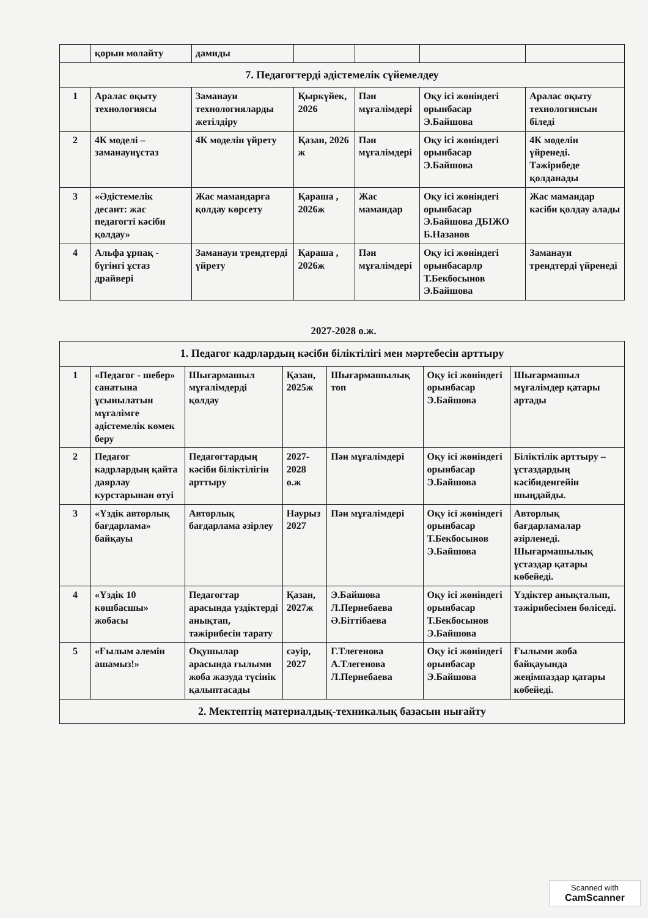| | қорын молайту | дамиды | | | | |
| 7. Педагогтерді әдістемелік сүйемелдеу | | | | | | |
| 1 | Аралас оқыту технологиясы | Заманауи технологияларды жетілдіру | Қыркүйек, 2026 | Пән мұғалімдері | Оқу ісі жөніндегі орынбасар Э.Байшова | Аралас оқыту технологиясын біледі |
| 2 | 4К моделі – заманауиұстаз | 4К моделін үйрету | Қазан, 2026 ж | Пән мұғалімдері | Оқу ісі жөніндегі орынбасар Э.Байшова | 4К моделін үйренеді. Тәжірибеде қолданады |
| 3 | «Әдістемелік десант: жас педагогті кәсіби қолдау» | Жас мамандарға қолдау көрсету | Қараша , 2026ж | Жас мамандар | Оқу ісі жөніндегі орынбасар Э.Байшова ДБІЖО Б.Назанов | Жас мамандар кәсіби қолдау алады |
| 4 | Альфа ұрпақ - бүгінгі ұстаз драйвері | Заманауи трендтерді үйрету | Қараша , 2026ж | Пән мұғалімдері | Оқу ісі жөніндегі орынбасарлр Т.Бекбосынов Э.Байшова | Заманауи трендтерді үйренеді |
2027-2028 о.ж.
| 1. Педагог кадрлардың кәсіби біліктілігі мен мәртебесін арттыру | | | | | | |
| 1 | «Педагог - шебер» санатына ұсынылатын мұғалімге әдістемелік көмек беру | Шығармашыл мұғалімдерді қолдау | Қазан, 2025ж | Шығармашылық топ | Оқу ісі жөніндегі орынбасар Э.Байшова | Шығармашыл мұғалімдер қатары артады |
| 2 | Педагог кадрлардың қайта даярлау курстарынан өтуі | Педагогтардың кәсіби біліктілігін арттыру | 2027-2028 о.ж | Пән мұғалімдері | Оқу ісі жөніндегі орынбасар Э.Байшова | Біліктілік арттыру – ұстаздардың кәсібиденгейін шыңдайды. |
| 3 | «Үздік авторлық бағдарлама» байқауы | Авторлық бағдарлама әзірлеу | Наурыз 2027 | Пән мұғалімдері | Оқу ісі жөніндегі орынбасар Т.Бекбосынов Э.Байшова | Авторлық бағдарламалар әзірленеді. Шығармашылық ұстаздар қатары көбейеді. |
| 4 | «Үздік 10 көшбасшы» жобасы | Педагогтар арасында үздіктерді анықтап, тәжірибесін тарату | Қазан, 2027ж | Э.Байшова Л.Пернебаева Ә.Біттібаева | Оқу ісі жөніндегі орынбасар Т.Бекбосынов Э.Байшова | Үздіктер анықталып, тәжірибесімен бөліседі. |
| 5 | «Ғылым әлемін ашамыз!» | Оқушылар арасында ғылыми жоба жазуда түсінік қалыптасады | сәуір, 2027 | Г.Тлегенова А.Тлегенова Л.Пернебаева | Оқу ісі жөніндегі орынбасар Э.Байшова | Ғылыми жоба байқауында жеңімпаздар қатары көбейеді. |
| 2. Мектептің материалдық-техникалық базасын нығайту | | | | | | |
Scanned with
CamScanner